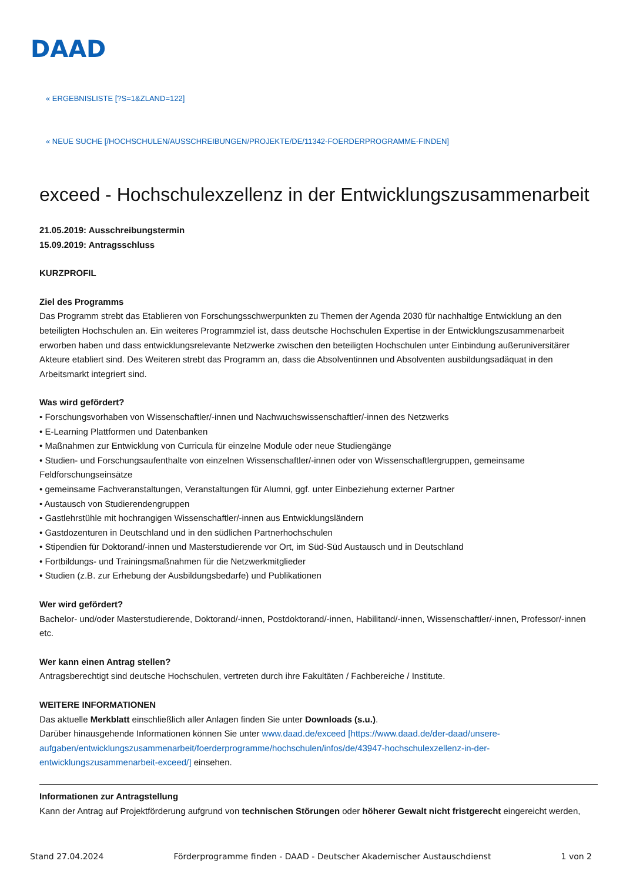DAAD
« ERGEBNISLISTE [?S=1&ZLAND=122]
« NEUE SUCHE [/HOCHSCHULEN/AUSSCHREIBUNGEN/PROJEKTE/DE/11342-FOERDERPROGRAMME-FINDEN]
exceed - Hochschulexzellenz in der Entwicklungszusammenarbeit
21.05.2019: Ausschreibungstermin
15.09.2019: Antragsschluss
KURZPROFIL
Ziel des Programms
Das Programm strebt das Etablieren von Forschungsschwerpunkten zu Themen der Agenda 2030 für nachhaltige Entwicklung an den beteiligten Hochschulen an. Ein weiteres Programmziel ist, dass deutsche Hochschulen Expertise in der Entwicklungszusammenarbeit erworben haben und dass entwicklungsrelevante Netzwerke zwischen den beteiligten Hochschulen unter Einbindung außeruniversitärer Akteure etabliert sind. Des Weiteren strebt das Programm an, dass die Absolventinnen und Absolventen ausbildungsadäquat in den Arbeitsmarkt integriert sind.
Was wird gefördert?
• Forschungsvorhaben von Wissenschaftler/-innen und Nachwuchswissenschaftler/-innen des Netzwerks
• E-Learning Plattformen und Datenbanken
• Maßnahmen zur Entwicklung von Curricula für einzelne Module oder neue Studiengänge
• Studien- und Forschungsaufenthalte von einzelnen Wissenschaftler/-innen oder von Wissenschaftlergruppen, gemeinsame Feldforschungseinsätze
• gemeinsame Fachveranstaltungen, Veranstaltungen für Alumni, ggf. unter Einbeziehung externer Partner
• Austausch von Studierendengruppen
• Gastlehrstühle mit hochrangigen Wissenschaftler/-innen aus Entwicklungsländern
• Gastdozenturen in Deutschland und in den südlichen Partnerhochschulen
• Stipendien für Doktorand/-innen und Masterstudierende vor Ort, im Süd-Süd Austausch und in Deutschland
• Fortbildungs- und Trainingsmaßnahmen für die Netzwerkmitglieder
• Studien (z.B. zur Erhebung der Ausbildungsbedarfe) und Publikationen
Wer wird gefördert?
Bachelor- und/oder Masterstudierende, Doktorand/-innen, Postdoktorand/-innen, Habilitand/-innen, Wissenschaftler/-innen, Professor/-innen etc.
Wer kann einen Antrag stellen?
Antragsberechtigt sind deutsche Hochschulen, vertreten durch ihre Fakultäten / Fachbereiche / Institute.
WEITERE INFORMATIONEN
Das aktuelle Merkblatt einschließlich aller Anlagen finden Sie unter Downloads (s.u.).
Darüber hinausgehende Informationen können Sie unter www.daad.de/exceed [https://www.daad.de/der-daad/unsere-aufgaben/entwicklungszusammenarbeit/foerderprogramme/hochschulen/infos/de/43947-hochschulexzellenz-in-der-entwicklungszusammenarbeit-exceed/] einsehen.
Informationen zur Antragstellung
Kann der Antrag auf Projektförderung aufgrund von technischen Störungen oder höherer Gewalt nicht fristgerecht eingereicht werden,
Stand 27.04.2024 Förderprogramme finden - DAAD - Deutscher Akademischer Austauschdienst 1 von 2